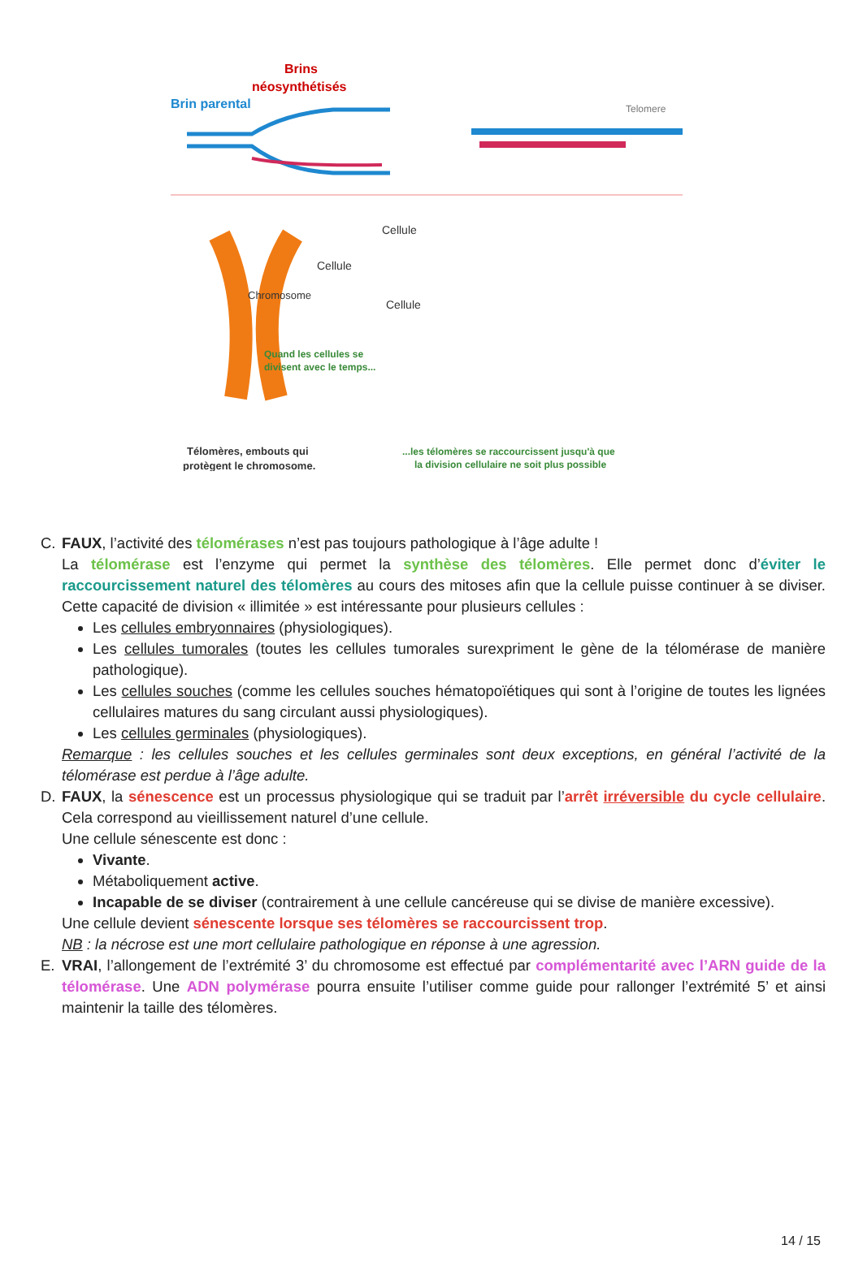Brins
néosynthétisés
Brin parental
Telomere
Chromosome
Cellule
Cellule
Cellule
Quand les cellules se
divisent avec le temps...
Télomères, embouts qui
protègent le chromosome.
...les télomères se raccourcissent jusqu'à que
la division cellulaire ne soit plus possible
C. FAUX, l’activité des télomérases n’est pas toujours pathologique à l’âge adulte !
La télomérase est l’enzyme qui permet la synthèse des télomères. Elle permet donc d’éviter le raccourcissement naturel des télomères au cours des mitoses afin que la cellule puisse continuer à se diviser. Cette capacité de division « illimitée » est intéressante pour plusieurs cellules :
Les cellules embryonnaires (physiologiques).
Les cellules tumorales (toutes les cellules tumorales surexpriment le gène de la télomérase de manière pathologique).
Les cellules souches (comme les cellules souches hématopoïétiques qui sont à l’origine de toutes les lignées cellulaires matures du sang circulant aussi physiologiques).
Les cellules germinales (physiologiques).
Remarque : les cellules souches et les cellules germinales sont deux exceptions, en général l’activité de la télomérase est perdue à l’âge adulte.
D. FAUX, la sénescence est un processus physiologique qui se traduit par l’arrêt irréversible du cycle cellulaire. Cela correspond au vieillissement naturel d’une cellule.
Une cellule sénescente est donc :
Vivante.
Métaboliquement active.
Incapable de se diviser (contrairement à une cellule cancéreuse qui se divise de manière excessive).
Une cellule devient sénescente lorsque ses télomères se raccourcissent trop.
NB : la nécrose est une mort cellulaire pathologique en réponse à une agression.
E. VRAI, l’allongement de l’extrémité 3’ du chromosome est effectué par complémentarité avec l’ARN guide de la télomérase. Une ADN polymérase pourra ensuite l’utiliser comme guide pour rallonger l’extrémité 5’ et ainsi maintenir la taille des télomères.
14 / 15